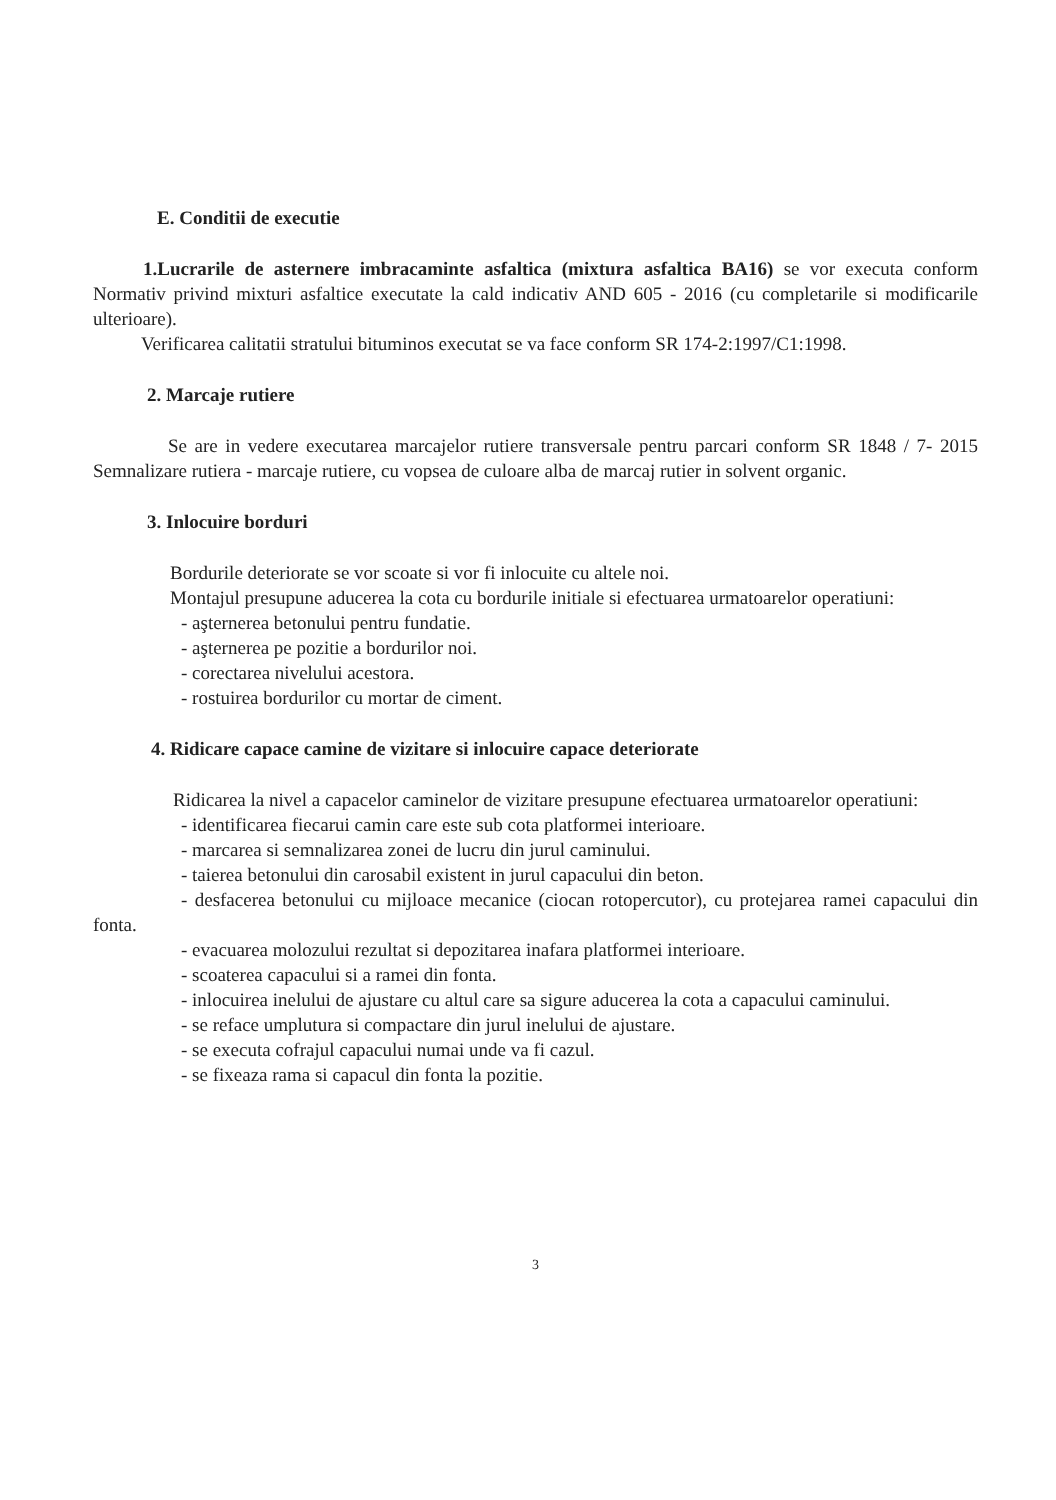E. Conditii de executie
1.Lucrarile de asternere imbracaminte asfaltica (mixtura asfaltica BA16) se vor executa conform Normativ privind mixturi asfaltice executate la cald indicativ AND 605 - 2016 (cu completarile si modificarile ulterioare).
Verificarea calitatii stratului bituminos executat se va face conform SR 174-2:1997/C1:1998.
2. Marcaje rutiere
Se are in vedere executarea marcajelor rutiere transversale pentru parcari conform SR 1848 / 7- 2015 Semnalizare rutiera - marcaje rutiere, cu vopsea de culoare alba de marcaj rutier in solvent organic.
3. Inlocuire borduri
Bordurile deteriorate se vor scoate si vor fi inlocuite cu altele noi.
Montajul presupune aducerea la cota cu bordurile initiale si efectuarea urmatoarelor operatiuni:
- aşternerea betonului pentru fundatie.
- aşternerea pe pozitie a bordurilor noi.
- corectarea nivelului acestora.
- rostuirea bordurilor cu mortar de ciment.
4. Ridicare capace camine de vizitare si inlocuire capace deteriorate
Ridicarea la nivel a capacelor caminelor de vizitare presupune efectuarea urmatoarelor operatiuni:
- identificarea fiecarui camin care este sub cota platformei interioare.
- marcarea si semnalizarea zonei de lucru din jurul caminului.
- taierea betonului din carosabil existent in jurul capacului din beton.
- desfacerea betonului cu mijloace mecanice (ciocan rotopercutor), cu protejarea ramei capacului din fonta.
- evacuarea molozului rezultat si depozitarea inafara platformei interioare.
- scoaterea capacului si a ramei din fonta.
- inlocuirea inelului de ajustare cu altul care sa sigure aducerea la cota a capacului caminului.
- se reface umplutura si compactare din jurul inelului de ajustare.
- se executa cofrajul capacului numai unde va fi cazul.
- se fixeaza rama si capacul din fonta la pozitie.
3